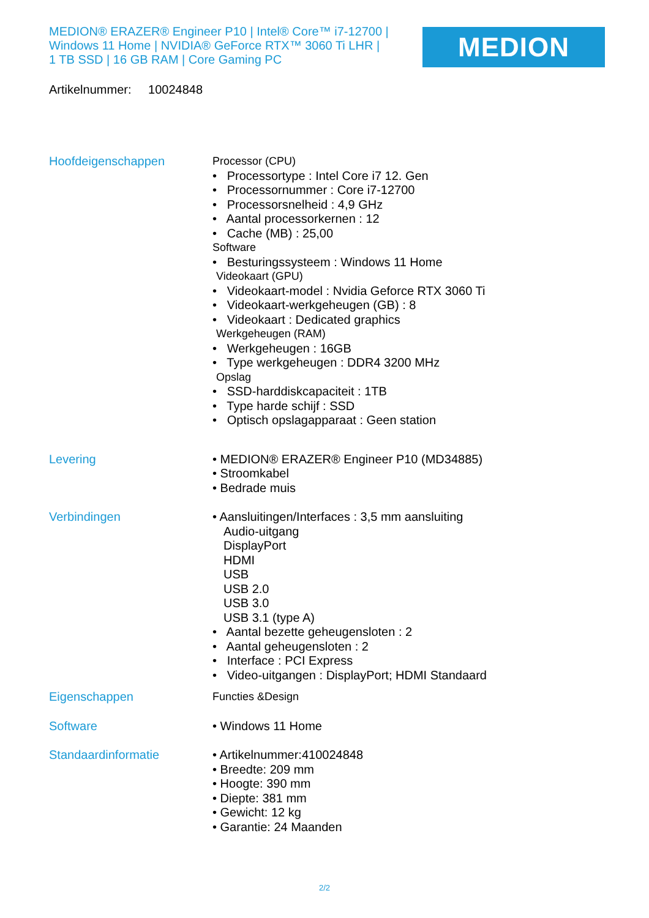MEDION® ERAZER® Engineer P10 | Intel® Core™ i7-12700 |
Windows 11 Home | NVIDIA® GeForce RTX™ 3060 Ti LHR |
1 TB SSD | 16 GB RAM | Core Gaming PC
MEDION
Artikelnummer: 10024848
Hoofdeigenschappen
Processor (CPU)
• Processortype : Intel Core i7 12. Gen
• Processornummer : Core i7-12700
• Processorsnelheid : 4,9 GHz
• Aantal processorkernen : 12
• Cache (MB) : 25,00
Software
• Besturingssysteem : Windows 11 Home
Videokaart (GPU)
• Videokaart-model : Nvidia Geforce RTX 3060 Ti
• Videokaart-werkgeheugen (GB) : 8
• Videokaart : Dedicated graphics
Werkgeheugen (RAM)
• Werkgeheugen : 16GB
• Type werkgeheugen : DDR4 3200 MHz
Opslag
• SSD-harddiskcapaciteit : 1TB
• Type harde schijf : SSD
• Optisch opslagapparaat : Geen station
Levering
• MEDION® ERAZER® Engineer P10 (MD34885)
• Stroomkabel
• Bedrade muis
Verbindingen
• Aansluitingen/Interfaces : 3,5 mm aansluiting
Audio-uitgang
DisplayPort
HDMI
USB
USB 2.0
USB 3.0
USB 3.1 (type A)
• Aantal bezette geheugensloten : 2
• Aantal geheugensloten : 2
• Interface : PCI Express
• Video-uitgangen : DisplayPort; HDMI Standaard
Eigenschappen
Functies &Design
Software
• Windows 11 Home
Standaardinformatie
• Artikelnummer:410024848
• Breedte: 209 mm
• Hoogte: 390 mm
• Diepte: 381 mm
• Gewicht: 12 kg
• Garantie: 24 Maanden
2/2